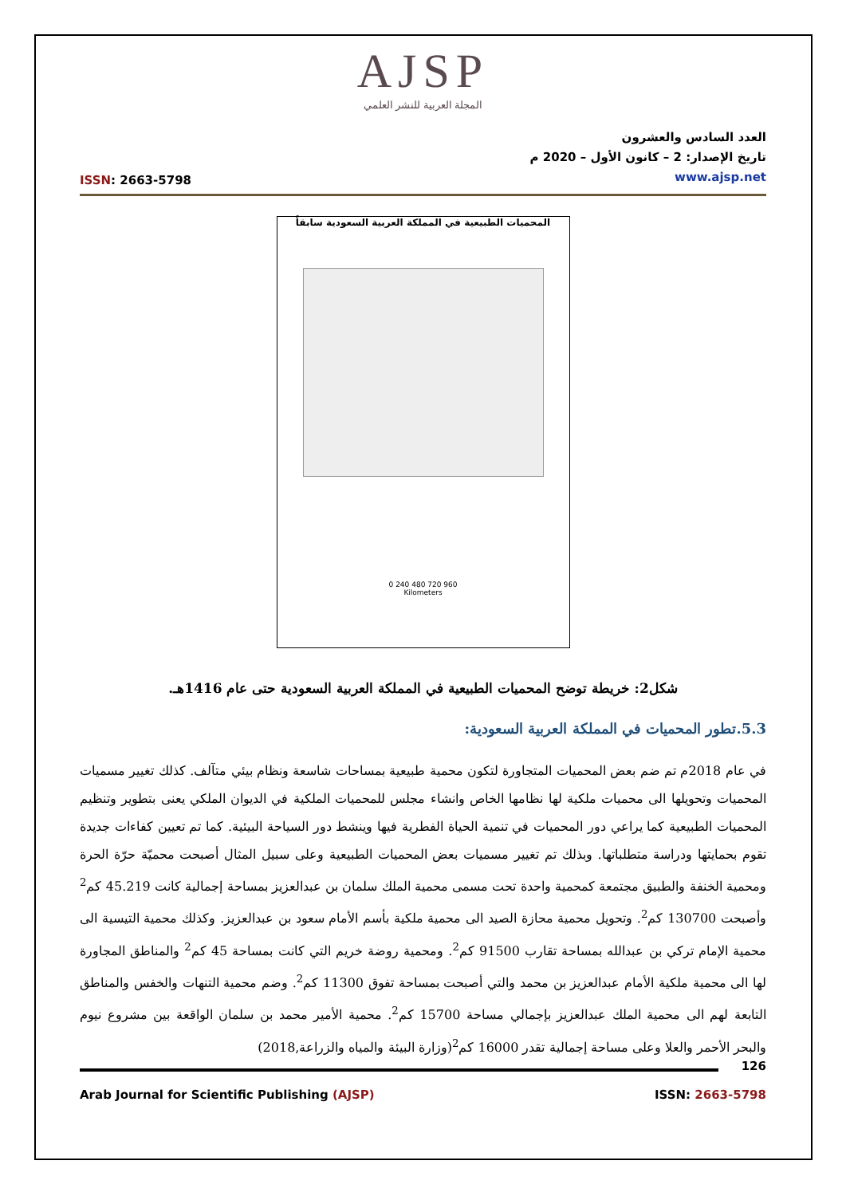AJSP
المجلة العربية للنشر العلمي
ISSN: 2663-5798
العدد السادس والعشرون
تاريخ الإصدار: 2 – كانون الأول – 2020 م
www.ajsp.net
المحميات الطبيعية في المملكة العربية السعودية سابقاً
0 240 480 720 960
Kilometers
شكل2: خريطة توضح المحميات الطبيعية في المملكة العربية السعودية حتى عام 1416هـ.
5.3.تطور المحميات في المملكة العربية السعودية:
في عام 2018م تم ضم بعض المحميات المتجاورة لتكون محمية طبيعية بمساحات شاسعة ونظام بيئي متآلف. كذلك تغيير مسميات المحميات وتحويلها الى محميات ملكية لها نظامها الخاص وانشاء مجلس للمحميات الملكية في الديوان الملكي يعنى بتطوير وتنظيم المحميات الطبيعية كما يراعي دور المحميات في تنمية الحياة الفطرية فيها وينشط دور السياحة البيئية. كما تم تعيين كفاءات جديدة تقوم بحمايتها ودراسة متطلباتها. وبذلك تم تغيير مسميات بعض المحميات الطبيعية وعلى سبيل المثال أصبحت محميّة حرّة الحرة ومحمية الخنفة والطبيق مجتمعة كمحمية واحدة تحت مسمى محمية الملك سلمان بن عبدالعزيز بمساحة إجمالية كانت 45.219 كم<sup>2</sup> وأصبحت 130700 كم<sup>2</sup>. وتحويل محمية محازة الصيد الى محمية ملكية بأسم الأمام سعود بن عبدالعزيز. وكذلك محمية التيسية الى محمية الإمام تركي بن عبدالله بمساحة تقارب 91500 كم<sup>2</sup>. ومحمية روضة خريم التي كانت بمساحة 45 كم<sup>2</sup> والمناطق المجاورة لها الى محمية ملكية الأمام عبدالعزيز بن محمد والتي أصبحت بمساحة تفوق 11300 كم<sup>2</sup>. وضم محمية التنهات والخفس والمناطق التابعة لهم الى محمية الملك عبدالعزيز بإجمالي مساحة 15700 كم<sup>2</sup>. محمية الأمير محمد بن سلمان الواقعة بين مشروع نيوم والبحر الأحمر والعلا وعلى مساحة إجمالية تقدر 16000 كم<sup>2</sup>(وزارة البيئة والمياه والزراعة,2018)
126
Arab Journal for Scientific Publishing (AJSP) ISSN: 2663-5798